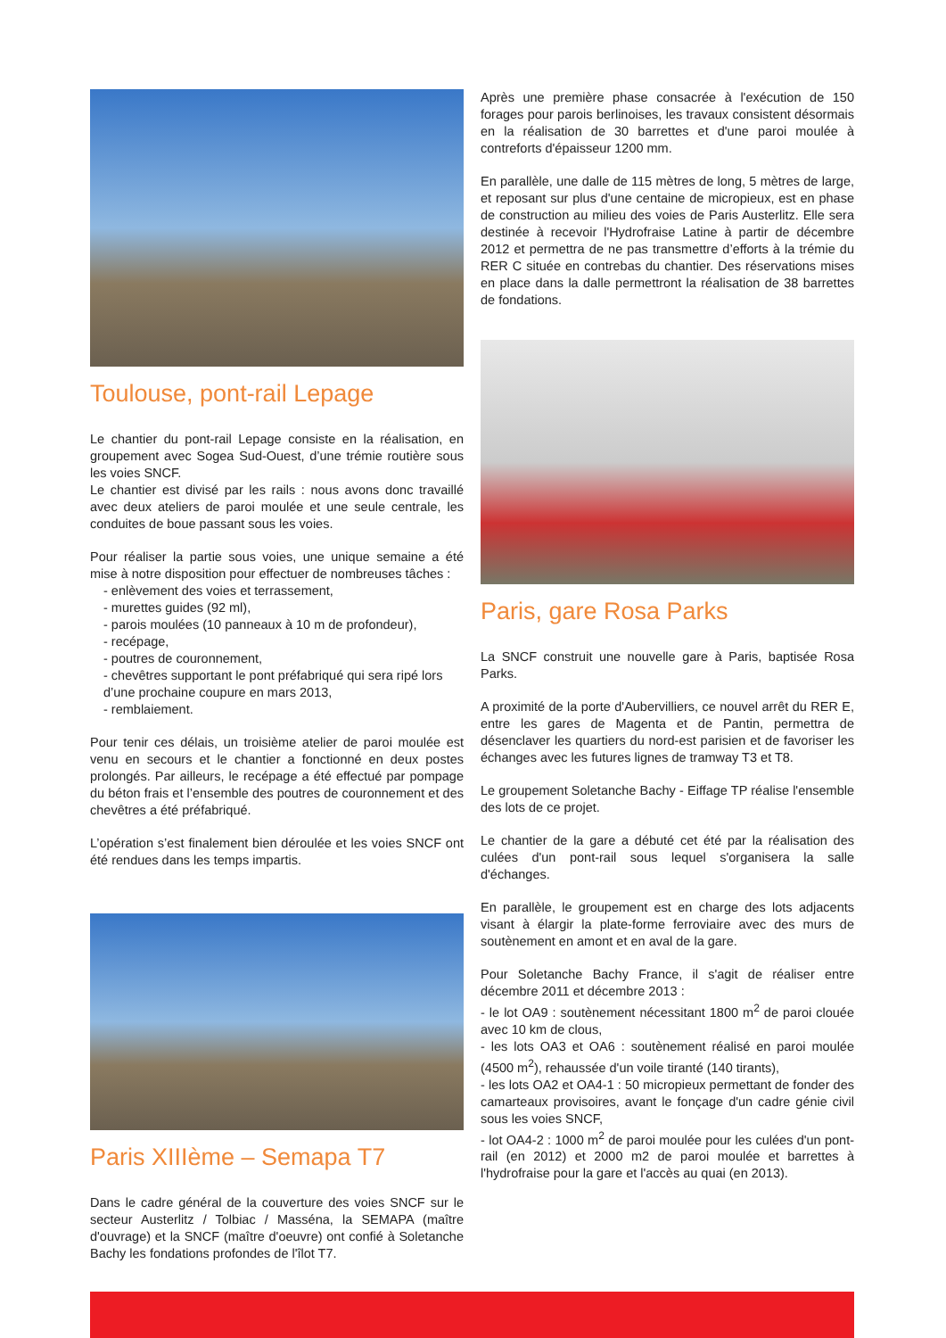Toulouse, pont-rail Lepage
Le chantier du pont-rail Lepage consiste en la réalisation, en groupement avec Sogea Sud-Ouest, d’une trémie routière sous les voies SNCF.
Le chantier est divisé par les rails : nous avons donc travaillé avec deux ateliers de paroi moulée et une seule centrale, les conduites de boue passant sous les voies.
Pour réaliser la partie sous voies, une unique semaine a été mise à notre disposition pour effectuer de nombreuses tâches :
- enlèvement des voies et terrassement,
- murettes guides (92 ml),
- parois moulées (10 panneaux à 10 m de profondeur),
- recépage,
- poutres de couronnement,
- chevêtres supportant le pont préfabriqué qui sera ripé lors d’une prochaine coupure en mars 2013,
- remblaiement.
Pour tenir ces délais, un troisième atelier de paroi moulée est venu en secours et le chantier a fonctionné en deux postes prolongés. Par ailleurs, le recépage a été effectué par pompage du béton frais et l’ensemble des poutres de couronnement et des chevêtres a été préfabriqué.
L’opération s’est finalement bien déroulée et les voies SNCF ont été rendues dans les temps impartis.
Paris XIIIème – Semapa T7
Dans le cadre général de la couverture des voies SNCF sur le secteur Austerlitz / Tolbiac / Masséna, la SEMAPA (maître d'ouvrage) et la SNCF (maître d'oeuvre) ont confié à Soletanche Bachy les fondations profondes de l'îlot T7.
Après une première phase consacrée à l'exécution de 150 forages pour parois berlinoises, les travaux consistent désormais en la réalisation de 30 barrettes et d'une paroi moulée à contreforts d'épaisseur 1200 mm.
En parallèle, une dalle de 115 mètres de long, 5 mètres de large, et reposant sur plus d'une centaine de micropieux, est en phase de construction au milieu des voies de Paris Austerlitz. Elle sera destinée à recevoir l'Hydrofraise Latine à partir de décembre 2012 et permettra de ne pas transmettre d’efforts à la trémie du RER C située en contrebas du chantier. Des réservations mises en place dans la dalle permettront la réalisation de 38 barrettes de fondations.
Paris, gare Rosa Parks
La SNCF construit une nouvelle gare à Paris, baptisée Rosa Parks.
A proximité de la porte d'Aubervilliers, ce nouvel arrêt du RER E, entre les gares de Magenta et de Pantin, permettra de désenclaver les quartiers du nord-est parisien et de favoriser les échanges avec les futures lignes de tramway T3 et T8.
Le groupement Soletanche Bachy - Eiffage TP réalise l'ensemble des lots de ce projet.
Le chantier de la gare a débuté cet été par la réalisation des culées d'un pont-rail sous lequel s'organisera la salle d'échanges.
En parallèle, le groupement est en charge des lots adjacents visant à élargir la plate-forme ferroviaire avec des murs de soutènement en amont et en aval de la gare.
Pour Soletanche Bachy France, il s'agit de réaliser entre décembre 2011 et décembre 2013 :
- le lot OA9 : soutènement nécessitant 1800 m<sup>2</sup> de paroi clouée avec 10 km de clous,
- les lots OA3 et OA6 : soutènement réalisé en paroi moulée (4500 m<sup>2</sup>), rehaussée d'un voile tiranté (140 tirants),
- les lots OA2 et OA4-1 : 50 micropieux permettant de fonder des camarteaux provisoires, avant le fonçage d'un cadre génie civil sous les voies SNCF,
- lot OA4-2 : 1000 m<sup>2</sup> de paroi moulée pour les culées d'un pont-rail (en 2012) et 2000 m2 de paroi moulée et barrettes à l'hydrofraise pour la gare et l'accès au quai (en 2013).